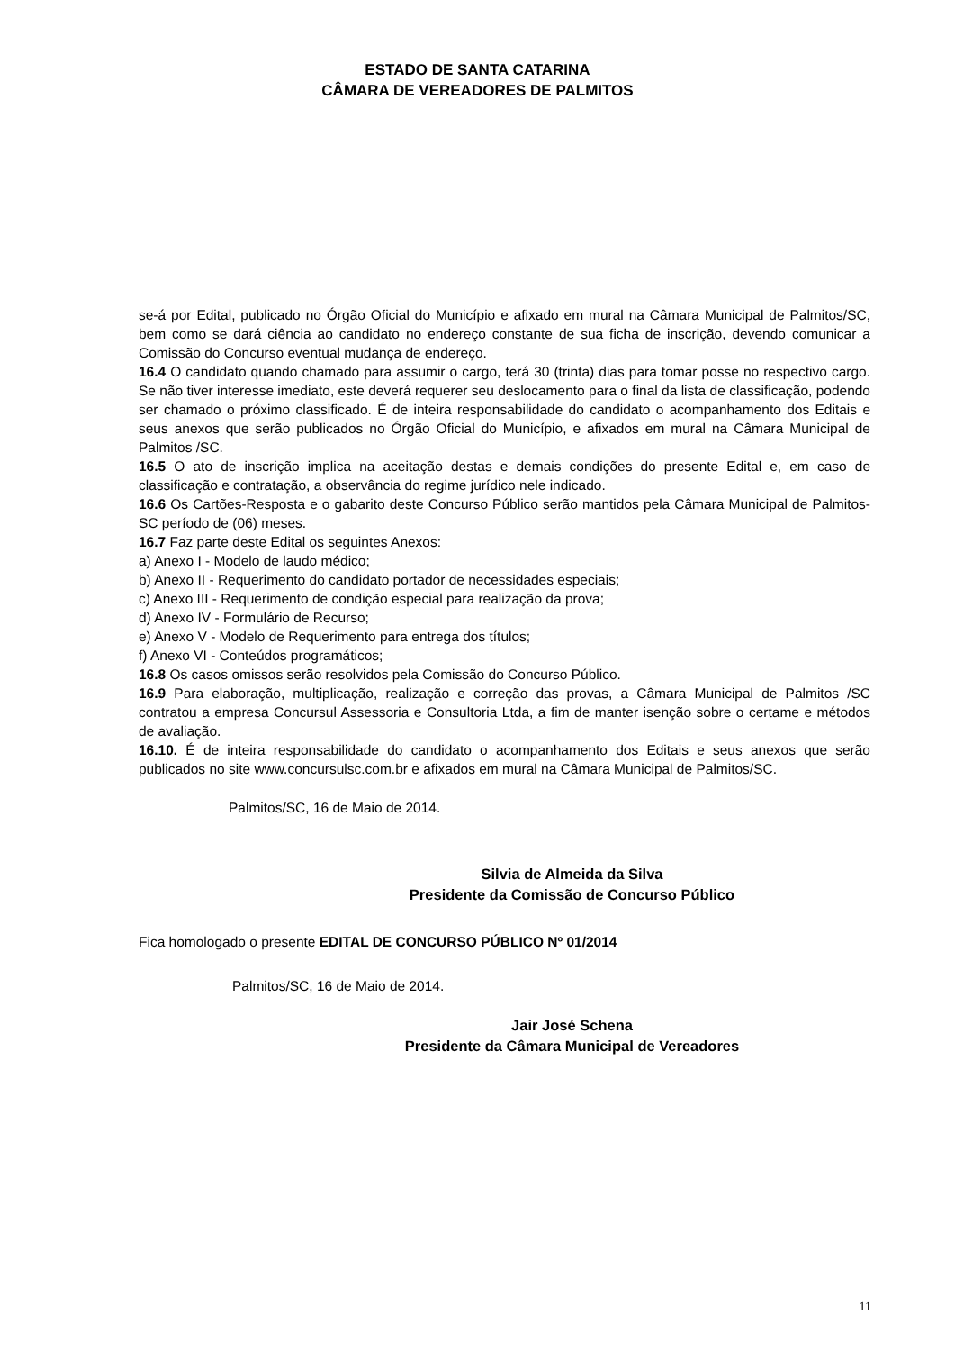ESTADO DE SANTA CATARINA
CÂMARA DE VEREADORES DE PALMITOS
se-á por Edital, publicado no Órgão Oficial do Município e afixado em mural na Câmara Municipal de Palmitos/SC, bem como se dará ciência ao candidato no endereço constante de sua ficha de inscrição, devendo comunicar a Comissão do Concurso eventual mudança de endereço.
16.4 O candidato quando chamado para assumir o cargo, terá 30 (trinta) dias para tomar posse no respectivo cargo. Se não tiver interesse imediato, este deverá requerer seu deslocamento para o final da lista de classificação, podendo ser chamado o próximo classificado. É de inteira responsabilidade do candidato o acompanhamento dos Editais e seus anexos que serão publicados no Órgão Oficial do Município, e afixados em mural na Câmara Municipal de Palmitos /SC.
16.5 O ato de inscrição implica na aceitação destas e demais condições do presente Edital e, em caso de classificação e contratação, a observância do regime jurídico nele indicado.
16.6 Os Cartões-Resposta e o gabarito deste Concurso Público serão mantidos pela Câmara Municipal de Palmitos-SC período de (06) meses.
16.7 Faz parte deste Edital os seguintes Anexos:
a) Anexo I - Modelo de laudo médico;
b) Anexo II - Requerimento do candidato portador de necessidades especiais;
c) Anexo III - Requerimento de condição especial para realização da prova;
d) Anexo IV - Formulário de Recurso;
e) Anexo V - Modelo de Requerimento para entrega dos títulos;
f) Anexo VI - Conteúdos programáticos;
16.8 Os casos omissos serão resolvidos pela Comissão do Concurso Público.
16.9 Para elaboração, multiplicação, realização e correção das provas, a Câmara Municipal de Palmitos /SC contratou a empresa Concursul Assessoria e Consultoria Ltda, a fim de manter isenção sobre o certame e métodos de avaliação.
16.10. É de inteira responsabilidade do candidato o acompanhamento dos Editais e seus anexos que serão publicados no site www.concursulsc.com.br e afixados em mural na Câmara Municipal de Palmitos/SC.
Palmitos/SC, 16 de Maio de 2014.
Silvia de Almeida da Silva
Presidente da Comissão de Concurso Público
Fica homologado o presente EDITAL DE CONCURSO PÚBLICO Nº 01/2014
Palmitos/SC, 16 de Maio de 2014.
Jair José Schena
Presidente da Câmara Municipal de Vereadores
11